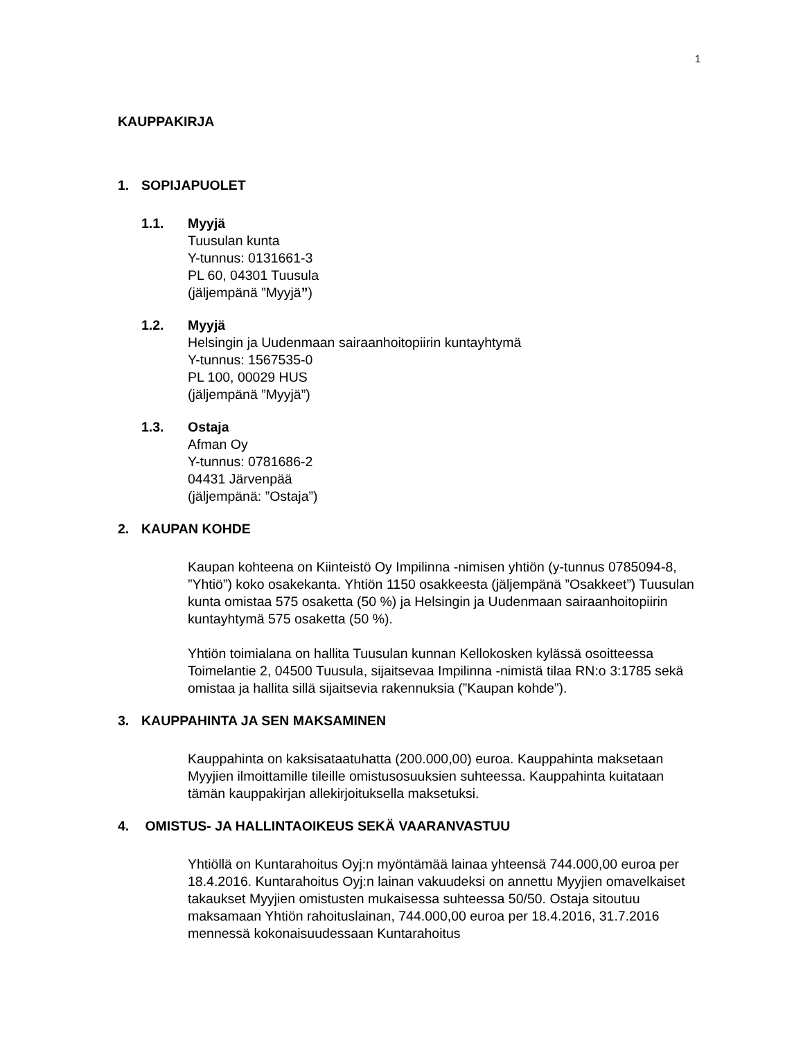1
KAUPPAKIRJA
1. SOPIJAPUOLET
1.1. Myyjä
Tuusulan kunta
Y-tunnus: 0131661-3
PL 60, 04301 Tuusula
(jäljempänä ”Myyjä”)
1.2. Myyjä
Helsingin ja Uudenmaan sairaanhoitopiirin kuntayhtymä
Y-tunnus: 1567535-0
PL 100, 00029 HUS
(jäljempänä ”Myyjä”)
1.3. Ostaja
Afman Oy
Y-tunnus: 0781686-2
04431 Järvenpää
(jäljempänä: ”Ostaja”)
2. KAUPAN KOHDE
Kaupan kohteena on Kiinteistö Oy Impilinna -nimisen yhtiön (y-tunnus 0785094-8, ”Yhtiö”) koko osakekanta. Yhtiön 1150 osakkeesta (jäljempänä ”Osakkeet”) Tuusulan kunta omistaa 575 osaketta (50 %) ja Helsingin ja Uudenmaan sairaanhoitopiirin kuntayhtymä 575 osaketta (50 %).
Yhtiön toimialana on hallita Tuusulan kunnan Kellokosken kylässä osoitteessa Toimelantie 2, 04500 Tuusula, sijaitsevaa Impilinna -nimistä tilaa RN:o 3:1785 sekä omistaa ja hallita sillä sijaitsevia rakennuksia (”Kaupan kohde”).
3. KAUPPAHINTA JA SEN MAKSAMINEN
Kauppahinta on kaksisataatuhatta (200.000,00) euroa. Kauppahinta maksetaan Myyjien ilmoittamille tileille omistusosuuksien suhteessa. Kauppahinta kuitataan tämän kauppakirjan allekirjoituksella maksetuksi.
4. OMISTUS- JA HALLINTAOIKEUS SEKÄ VAARANVASTUU
Yhtiöllä on Kuntarahoitus Oyj:n myöntämää lainaa yhteensä 744.000,00 euroa per 18.4.2016. Kuntarahoitus Oyj:n lainan vakuudeksi on annettu Myyjien omavelkaiset takaukset Myyjien omistusten mukaisessa suhteessa 50/50. Ostaja sitoutuu maksamaan Yhtiön rahoituslainan, 744.000,00 euroa per 18.4.2016, 31.7.2016 mennessä kokonaisuudessaan Kuntarahoitus